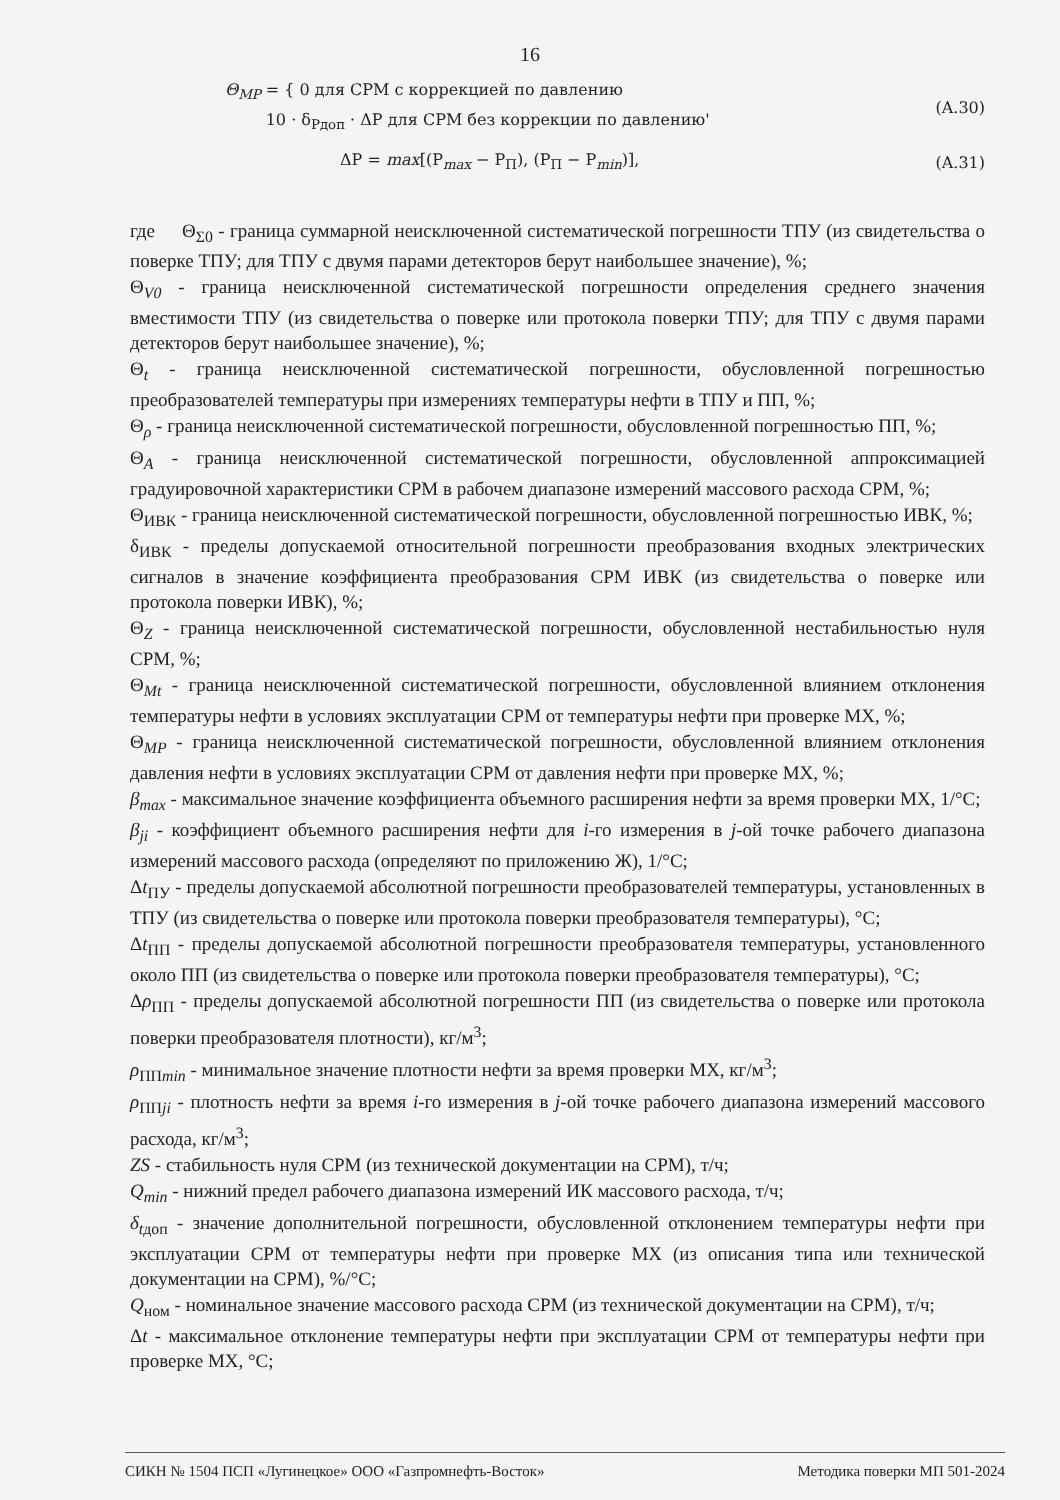16
Θ<sub>MP</sub> = { 0 для СРМ с коррекцией по давлению
10 · δ<sub>Pдоп</sub> · ΔP для СРМ без коррекции по давлению'
(A.30)
ΔP = max[(P<sub>max</sub> − P<sub>П</sub>), (P<sub>П</sub> − P<sub>min</sub>)],
(A.31)
где Θ<sub>Σ0</sub> - граница суммарной неисключенной систематической погрешности ТПУ (из свидетельства о поверке ТПУ; для ТПУ с двумя парами детекторов берут наибольшее значение), %;
Θ<sub>V0</sub> - граница неисключенной систематической погрешности определения среднего значения вместимости ТПУ (из свидетельства о поверке или протокола поверки ТПУ; для ТПУ с двумя парами детекторов берут наибольшее значение), %;
Θ<sub>t</sub> - граница неисключенной систематической погрешности, обусловленной погрешностью преобразователей температуры при измерениях температуры нефти в ТПУ и ПП, %;
Θ<sub>ρ</sub> - граница неисключенной систематической погрешности, обусловленной погрешностью ПП, %;
Θ<sub>A</sub> - граница неисключенной систематической погрешности, обусловленной аппроксимацией градуировочной характеристики СРМ в рабочем диапазоне измерений массового расхода СРМ, %;
Θ<sub>ИВК</sub> - граница неисключенной систематической погрешности, обусловленной погрешностью ИВК, %;
δ<sub>ИВК</sub> - пределы допускаемой относительной погрешности преобразования входных электрических сигналов в значение коэффициента преобразования СРМ ИВК (из свидетельства о поверке или протокола поверки ИВК), %;
Θ<sub>Z</sub> - граница неисключенной систематической погрешности, обусловленной нестабильностью нуля СРМ, %;
Θ<sub>Mt</sub> - граница неисключенной систематической погрешности, обусловленной влиянием отклонения температуры нефти в условиях эксплуатации СРМ от температуры нефти при проверке МХ, %;
Θ<sub>MP</sub> - граница неисключенной систематической погрешности, обусловленной влиянием отклонения давления нефти в условиях эксплуатации СРМ от давления нефти при проверке МХ, %;
β<sub>max</sub> - максимальное значение коэффициента объемного расширения нефти за время проверки МХ, 1/°С;
β<sub>ji</sub> - коэффициент объемного расширения нефти для i-го измерения в j-ой точке рабочего диапазона измерений массового расхода (определяют по приложению Ж), 1/°С;
Δt<sub>ПУ</sub> - пределы допускаемой абсолютной погрешности преобразователей температуры, установленных в ТПУ (из свидетельства о поверке или протокола поверки преобразователя температуры), °С;
Δt<sub>ПП</sub> - пределы допускаемой абсолютной погрешности преобразователя температуры, установленного около ПП (из свидетельства о поверке или протокола поверки преобразователя температуры), °С;
Δρ<sub>ПП</sub> - пределы допускаемой абсолютной погрешности ПП (из свидетельства о поверке или протокола поверки преобразователя плотности), кг/м<sup>3</sup>;
ρ<sub>ППmin</sub> - минимальное значение плотности нефти за время проверки МХ, кг/м<sup>3</sup>;
ρ<sub>ППji</sub> - плотность нефти за время i-го измерения в j-ой точке рабочего диапазона измерений массового расхода, кг/м<sup>3</sup>;
ZS - стабильность нуля СРМ (из технической документации на СРМ), т/ч;
Q<sub>min</sub> - нижний предел рабочего диапазона измерений ИК массового расхода, т/ч;
δ<sub>t</sub><sub>доп</sub> - значение дополнительной погрешности, обусловленной отклонением температуры нефти при эксплуатации СРМ от температуры нефти при проверке МХ (из описания типа или технической документации на СРМ), %/°С;
Q<sub>ном</sub> - номинальное значение массового расхода СРМ (из технической документации на СРМ), т/ч;
Δt - максимальное отклонение температуры нефти при эксплуатации СРМ от температуры нефти при проверке МХ, °С;
СИКН № 1504 ПСП «Лугинецкое» ООО «Газпромнефть-Восток» Методика поверки МП 501-2024